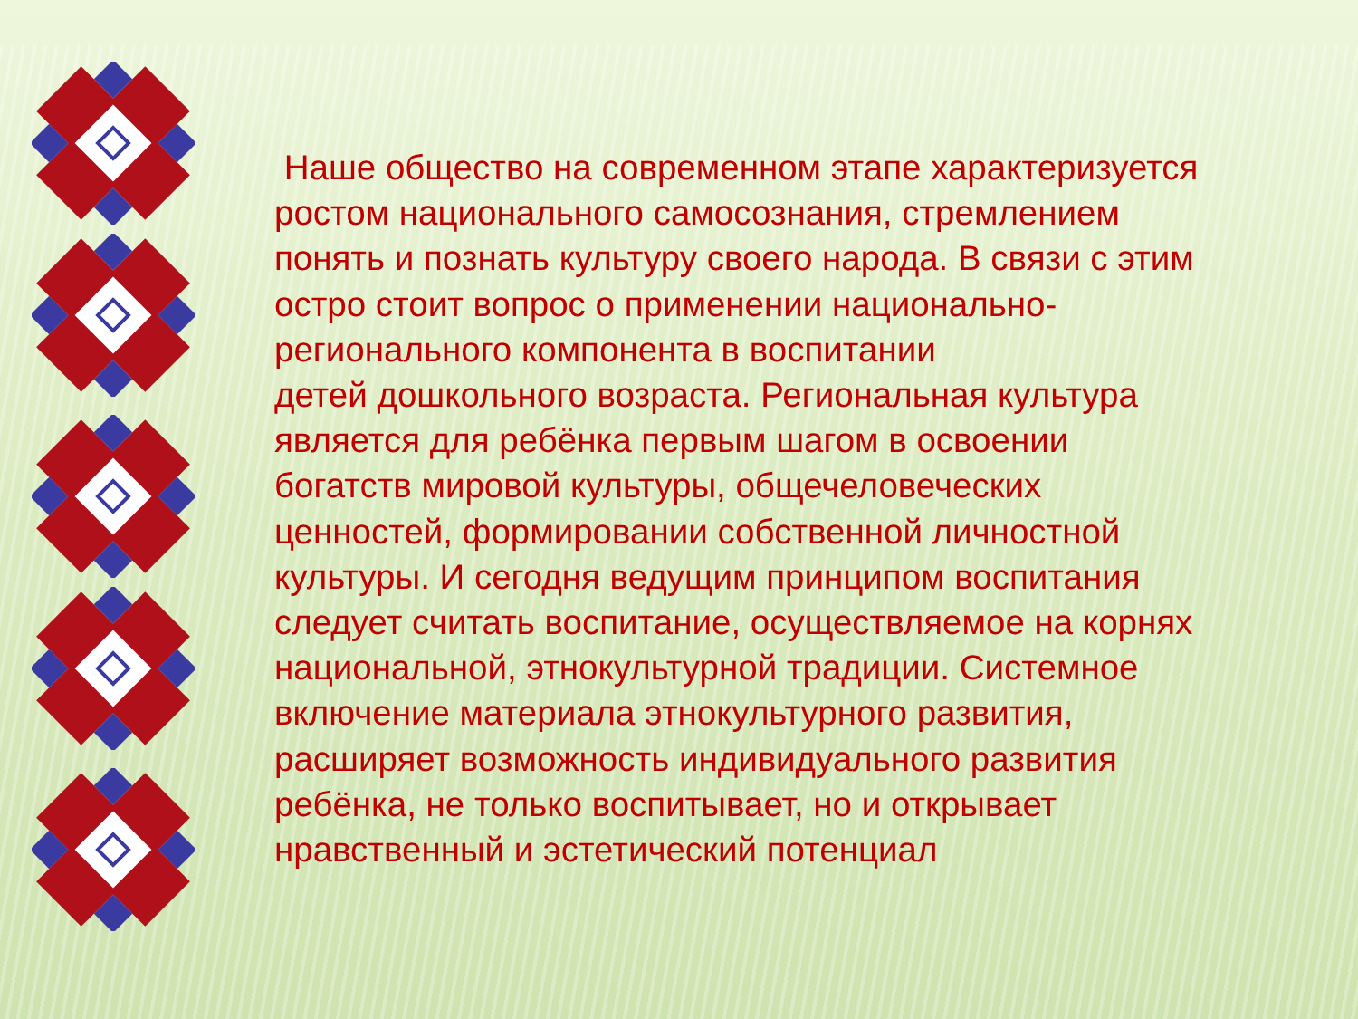Наше общество на современном этапе характеризуется
ростом национального самосознания, стремлением
понять и познать культуру своего народа. В связи с этим
остро стоит вопрос о применении национально-
регионального компонента в воспитании
детей дошкольного возраста. Региональная культура
является для ребёнка первым шагом в освоении
богатств мировой культуры, общечеловеческих
ценностей, формировании собственной личностной
культуры. И сегодня ведущим принципом воспитания
следует считать воспитание, осуществляемое на корнях
национальной, этнокультурной традиции. Системное
включение материала этнокультурного развития,
расширяет возможность индивидуального развития
ребёнка, не только воспитывает, но и открывает
нравственный и эстетический потенциал